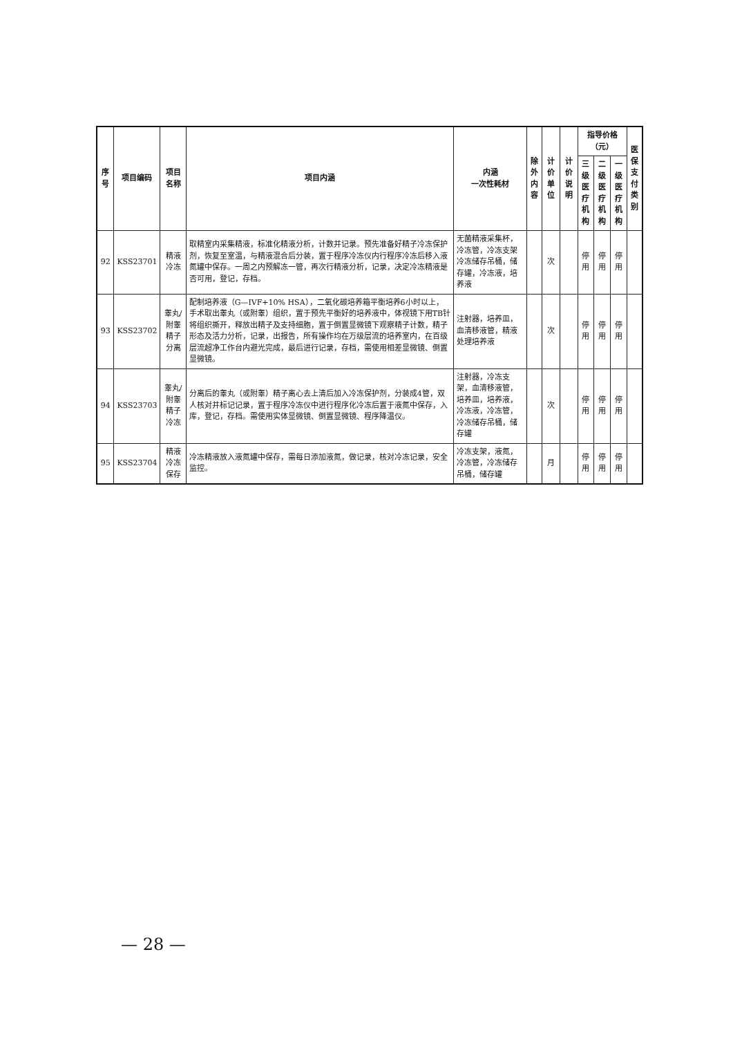| 序号 | 项目编码 | 项目名称 | 项目内涵 | 内涵 一次性耗材 | 除外 内容 | 计价单位 | 计价说明 | 指导价格（元） | | | 医保 支付 类别 |
| --- | --- | --- | --- | --- | --- | --- | --- | --- | --- | --- | --- |
| | | | | | | | | 三级医 疗机构 | 二级医 疗机构 | 一级医 疗机构 | |
| 92 | KSS23701 | 精液冷冻 | 取精室内采集精液，标准化精液分析，计数并记录。预先准备好精子冷冻保护剂，恢复至室温，与精液混合后分装，置于程序冷冻仪内行程序冷冻后移入液氮罐中保存。一周之内预解冻一管，再次行精液分析，记录，决定冷冻精液是否可用，登记，存档。 | 无菌精液采集杯，冷冻管，冷冻支架冷冻储存吊桶，储存罐，冷冻液，培养液 | | 次 | | 停用 | 停用 | 停用 | |
| 93 | KSS23702 | 睾丸/附睾精子分离 | 配制培养液（G—IVF+10% HSA），二氧化碳培养箱平衡培养6小时以上，手术取出睾丸（或附睾）组织，置于预先平衡好的培养液中，体视镜下用TB针将组织撕开，释放出精子及支持细胞，置于倒置显微镜下观察精子计数，精子形态及活力分析，记录，出报告，所有操作均在万级层流的培养室内，在百级层流超净工作台内避光完成，最后进行记录，存档，需使用相差显微镜、倒置显微镜。 | 注射器，培养皿，血清移液管，精液处理培养液 | | 次 | | 停用 | 停用 | 停用 | |
| 94 | KSS23703 | 睾丸/附睾精子冷冻 | 分离后的睾丸（或附睾）精子离心去上清后加入冷冻保护剂，分装成4管，双人核对并标记记录，置于程序冷冻仪中进行程序化冷冻后置于液氮中保存，入库，登记，存档。需使用实体显微镜、倒置显微镜、程序降温仪。 | 注射器，冷冻支架，血清移液管，培养皿，培养液，冷冻液，冷冻管，冷冻储存吊桶，储存罐 | | 次 | | 停用 | 停用 | 停用 | |
| 95 | KSS23704 | 精液冷冻保存 | 冷冻精液放入液氮罐中保存，需每日添加液氮，做记录，核对冷冻记录，安全监控。 | 冷冻支架，液氮，冷冻管，冷冻储存吊桶，储存罐 | | 月 | | 停用 | 停用 | 停用 | |
— 28 —